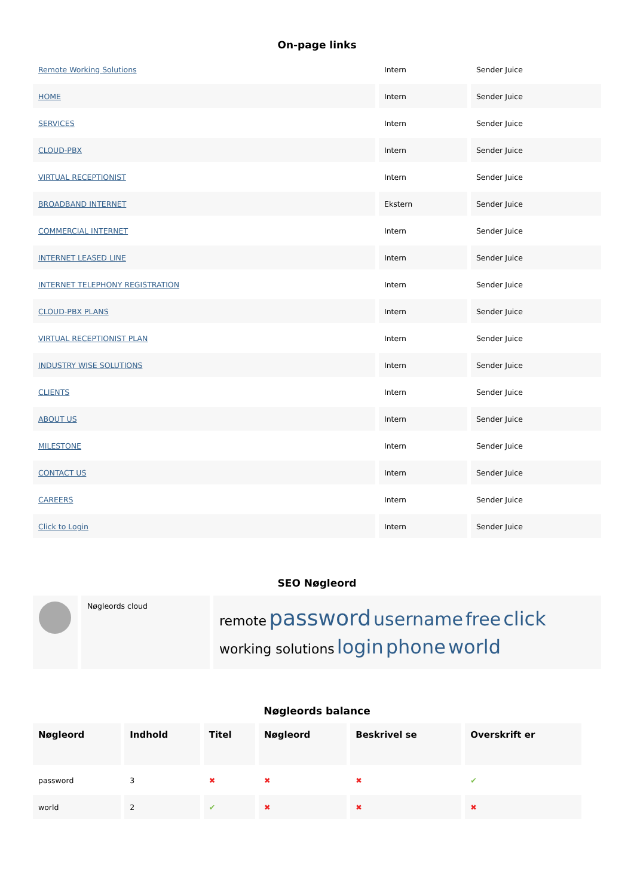On-page links
| Remote Working Solutions | Intern | Sender Juice |
| HOME | Intern | Sender Juice |
| SERVICES | Intern | Sender Juice |
| CLOUD-PBX | Intern | Sender Juice |
| VIRTUAL RECEPTIONIST | Intern | Sender Juice |
| BROADBAND INTERNET | Ekstern | Sender Juice |
| COMMERCIAL INTERNET | Intern | Sender Juice |
| INTERNET LEASED LINE | Intern | Sender Juice |
| INTERNET TELEPHONY REGISTRATION | Intern | Sender Juice |
| CLOUD-PBX PLANS | Intern | Sender Juice |
| VIRTUAL RECEPTIONIST PLAN | Intern | Sender Juice |
| INDUSTRY WISE SOLUTIONS | Intern | Sender Juice |
| CLIENTS | Intern | Sender Juice |
| ABOUT US | Intern | Sender Juice |
| MILESTONE | Intern | Sender Juice |
| CONTACT US | Intern | Sender Juice |
| CAREERS | Intern | Sender Juice |
| Click to Login | Intern | Sender Juice |
SEO Nøgleord
| | Nøgleords cloud | remote password username free click working solutions login phone world |
Nøgleords balance
| Nøgleord | Indhold | Titel | Nøgleord | Beskrivel se | Overskrift er |
| --- | --- | --- | --- | --- | --- |
| password | 3 | ✖ | ✖ | ✖ | ✔ |
| world | 2 | ✔ | ✖ | ✖ | ✖ |